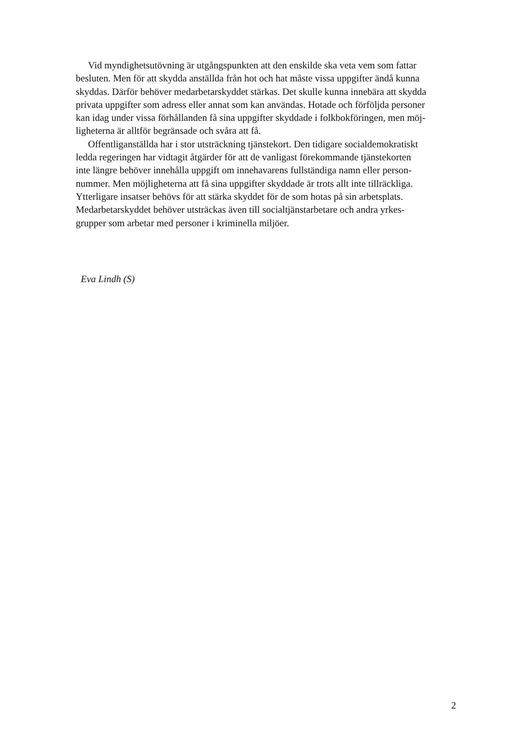Vid myndighetsutövning är utgångspunkten att den enskilde ska veta vem som fattar
besluten. Men för att skydda anställda från hot och hat måste vissa uppgifter ändå kunna
skyddas. Därför behöver medarbetarskyddet stärkas. Det skulle kunna innebära att skydda
privata uppgifter som adress eller annat som kan användas. Hotade och förföljda personer
kan idag under vissa förhållanden få sina uppgifter skyddade i folkbokföringen, men möj-
ligheterna är alltför begränsade och svåra att få.
Offentliganställda har i stor utsträckning tjänstekort. Den tidigare socialdemokratiskt
ledda regeringen har vidtagit åtgärder för att de vanligast förekommande tjänstekorten
inte längre behöver innehålla uppgift om innehavarens fullständiga namn eller person-
nummer. Men möjligheterna att få sina uppgifter skyddade är trots allt inte tillräckliga.
Ytterligare insatser behövs för att stärka skyddet för de som hotas på sin arbetsplats.
Medarbetarskyddet behöver utsträckas även till socialtjänstarbetare och andra yrkes-
grupper som arbetar med personer i kriminella miljöer.
Eva Lindh (S)
2